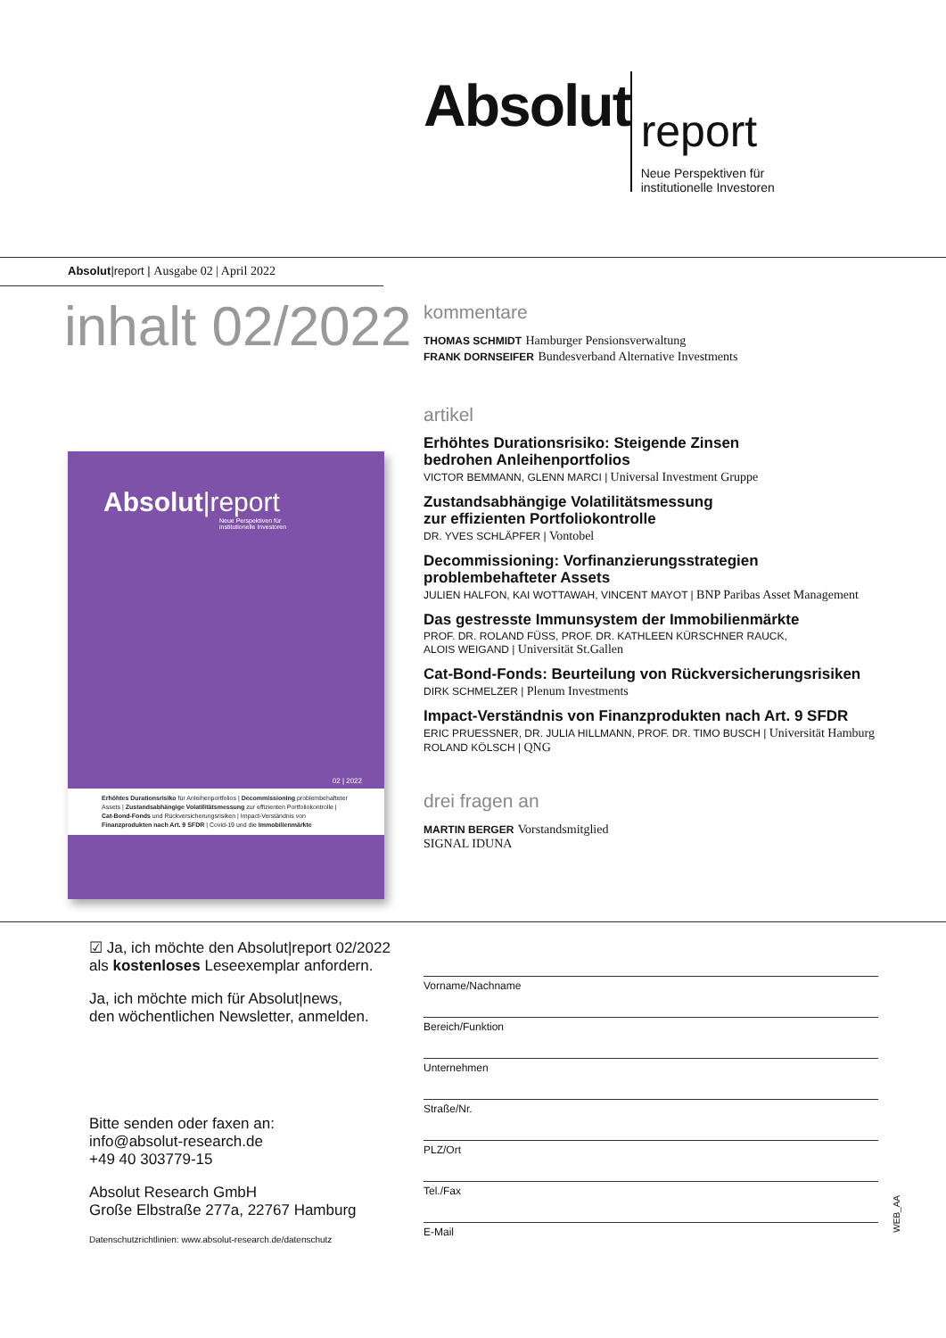Absolut report
Neue Perspektiven für
institutionelle Investoren
Absolut|report | Ausgabe 02 | April 2022
inhalt 02/2022
kommentare
THOMAS SCHMIDT Hamburger Pensionsverwaltung
FRANK DORNSEIFER Bundesverband Alternative Investments
artikel
Erhöhtes Durationsrisiko: Steigende Zinsen
bedrohen Anleihenportfolios
VICTOR BEMMANN, GLENN MARCI | Universal Investment Gruppe
Zustandsabhängige Volatilitätsmessung
zur effizienten Portfoliokontrolle
DR. YVES SCHLÄPFER | Vontobel
Decommissioning: Vorfinanzierungsstrategien
problembehafteter Assets
JULIEN HALFON, KAI WOTTAWAH, VINCENT MAYOT | BNP Paribas Asset Management
Das gestresste Immunsystem der Immobilienmärkte
PROF. DR. ROLAND FÜSS, PROF. DR. KATHLEEN KÜRSCHNER RAUCK,
ALOIS WEIGAND | Universität St.Gallen
Cat-Bond-Fonds: Beurteilung von Rückversicherungsrisiken
DIRK SCHMELZER | Plenum Investments
Impact-Verständnis von Finanzprodukten nach Art. 9 SFDR
ERIC PRUESSNER, DR. JULIA HILLMANN, PROF. DR. TIMO BUSCH | Universität Hamburg
ROLAND KÖLSCH | QNG
drei fragen an
MARTIN BERGER Vorstandsmitglied
SIGNAL IDUNA
Absolut|report
Neue Perspektiven für
institutionelle Investoren
02 | 2022
Erhöhtes Durationsrisiko für Anleihenportfolios | Decommissioning problembehafteter Assets | Zustandsabhängige Volatilitätsmessung zur effizienten Portfoliokontrolle | Cat-Bond-Fonds und Rückversicherungsrisiken | Impact-Verständnis von Finanzprodukten nach Art. 9 SFDR | Covid-19 und die Immobilienmärkte
☑ Ja, ich möchte den Absolut|report 02/2022
als kostenloses Leseexemplar anfordern.
Ja, ich möchte mich für Absolut|news,
den wöchentlichen Newsletter, anmelden.
Bitte senden oder faxen an:
info@absolut-research.de
+49 40 303779-15
Absolut Research GmbH
Große Elbstraße 277a, 22767 Hamburg
Datenschutzrichtlinien: www.absolut-research.de/datenschutz
Vorname/Nachname
Bereich/Funktion
Unternehmen
Straße/Nr.
PLZ/Ort
Tel./Fax
E-Mail
WEB_AA